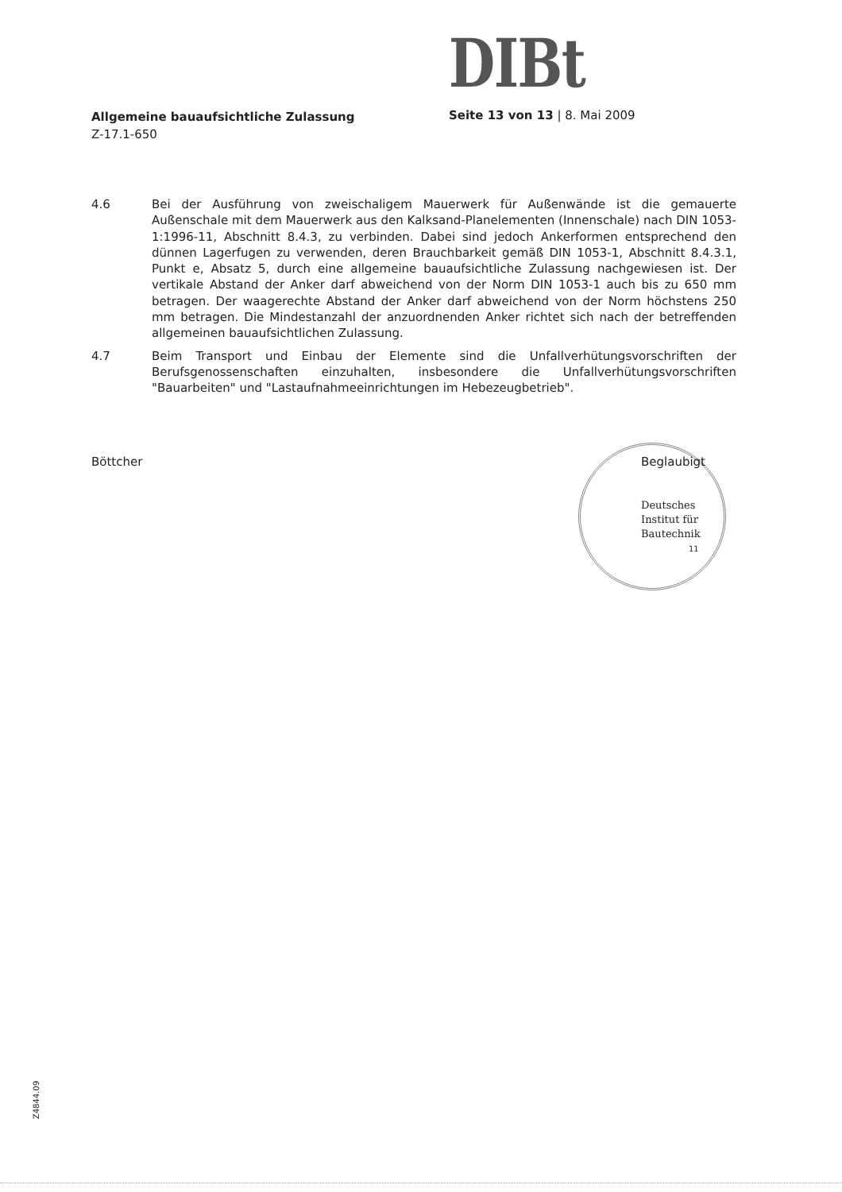DIBt
Allgemeine bauaufsichtliche Zulassung
Z-17.1-650
Seite 13 von 13 | 8. Mai 2009
4.6 Bei der Ausführung von zweischaligem Mauerwerk für Außenwände ist die gemauerte Außenschale mit dem Mauerwerk aus den Kalksand-Planelementen (Innenschale) nach DIN 1053-1:1996-11, Abschnitt 8.4.3, zu verbinden. Dabei sind jedoch Ankerformen entsprechend den dünnen Lagerfugen zu verwenden, deren Brauchbarkeit gemäß DIN 1053-1, Abschnitt 8.4.3.1, Punkt e, Absatz 5, durch eine allgemeine bauaufsichtliche Zulassung nachgewiesen ist. Der vertikale Abstand der Anker darf abweichend von der Norm DIN 1053-1 auch bis zu 650 mm betragen. Der waagerechte Abstand der Anker darf abweichend von der Norm höchstens 250 mm betragen. Die Mindestanzahl der anzuordnenden Anker richtet sich nach der betreffenden allgemeinen bauaufsichtlichen Zulassung.
4.7 Beim Transport und Einbau der Elemente sind die Unfallverhütungsvorschriften der Berufsgenossenschaften einzuhalten, insbesondere die Unfallverhütungsvorschriften "Bauarbeiten" und "Lastaufnahmeeinrichtungen im Hebezeugbetrieb".
Böttcher Beglaubigt
Deutsches Institut für Bautechnik
11
Z4844.09